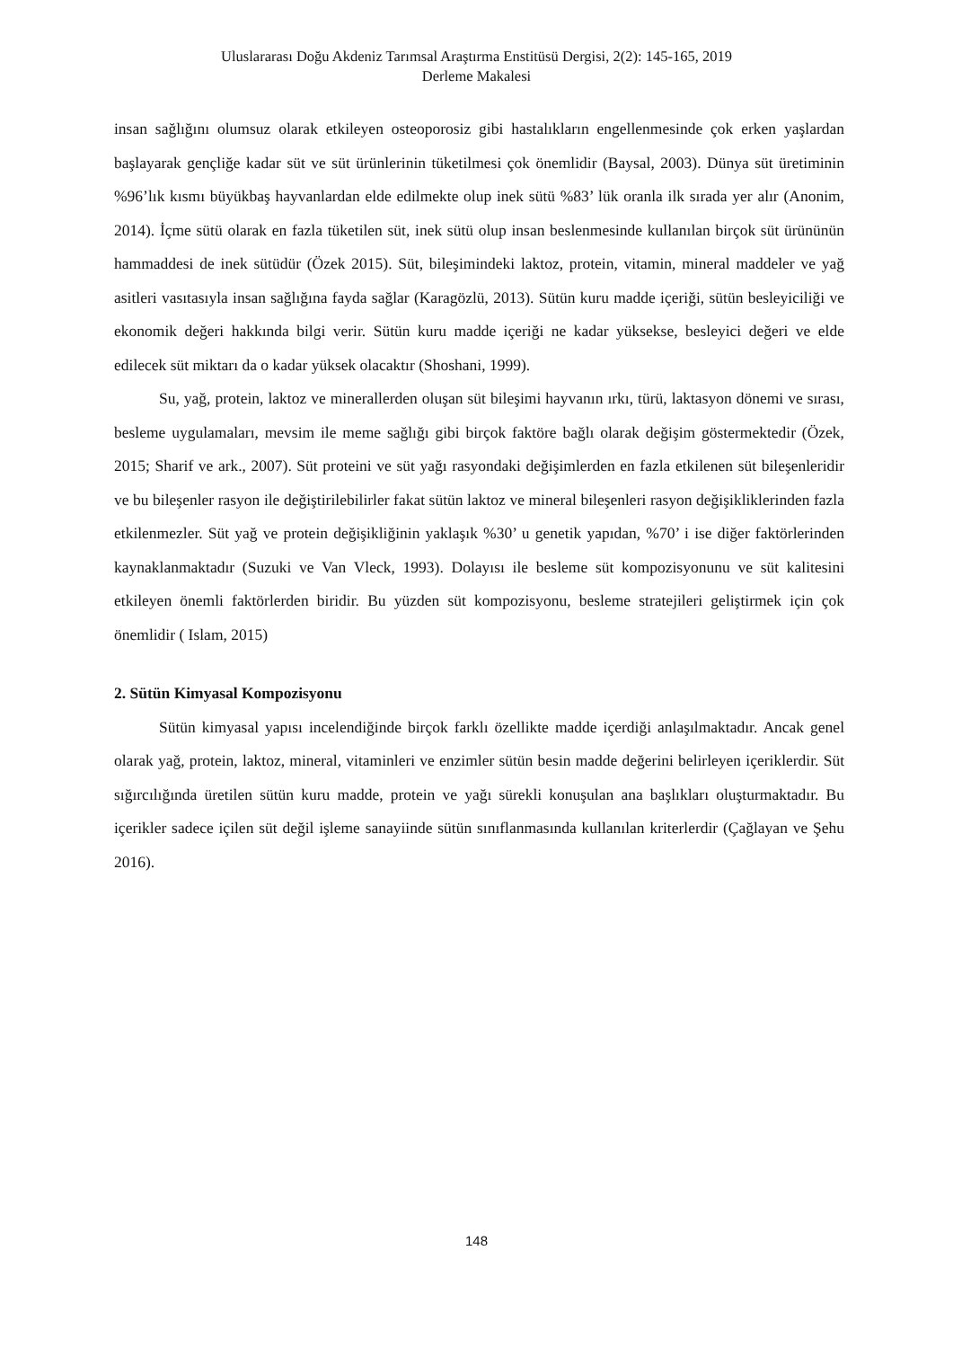Uluslararası Doğu Akdeniz Tarımsal Araştırma Enstitüsü Dergisi, 2(2): 145-165, 2019
Derleme Makalesi
insan sağlığını olumsuz olarak etkileyen osteoporosiz gibi hastalıkların engellenmesinde çok erken yaşlardan başlayarak gençliğe kadar süt ve süt ürünlerinin tüketilmesi çok önemlidir (Baysal, 2003). Dünya süt üretiminin %96’lık kısmı büyükbaş hayvanlardan elde edilmekte olup inek sütü %83’ lük oranla ilk sırada yer alır (Anonim, 2014). İçme sütü olarak en fazla tüketilen süt, inek sütü olup insan beslenmesinde kullanılan birçok süt ürününün hammaddesi de inek sütüdür (Özek 2015). Süt, bileşimindeki laktoz, protein, vitamin, mineral maddeler ve yağ asitleri vasıtasıyla insan sağlığına fayda sağlar (Karagözlü, 2013). Sütün kuru madde içeriği, sütün besleyiciliği ve ekonomik değeri hakkında bilgi verir. Sütün kuru madde içeriği ne kadar yüksekse, besleyici değeri ve elde edilecek süt miktarı da o kadar yüksek olacaktır (Shoshani, 1999).
Su, yağ, protein, laktoz ve minerallerden oluşan süt bileşimi hayvanın ırkı, türü, laktasyon dönemi ve sırası, besleme uygulamaları, mevsim ile meme sağlığı gibi birçok faktöre bağlı olarak değişim göstermektedir (Özek, 2015; Sharif ve ark., 2007). Süt proteini ve süt yağı rasyondaki değişimlerden en fazla etkilenen süt bileşenleridir ve bu bileşenler rasyon ile değiştirilebilirler fakat sütün laktoz ve mineral bileşenleri rasyon değişikliklerinden fazla etkilenmezler. Süt yağ ve protein değişikliğinin yaklaşık %30’ u genetik yapıdan, %70’ i ise diğer faktörlerinden kaynaklanmaktadır (Suzuki ve Van Vleck, 1993). Dolayısı ile besleme süt kompozisyonunu ve süt kalitesini etkileyen önemli faktörlerden biridir. Bu yüzden süt kompozisyonu, besleme stratejileri geliştirmek için çok önemlidir ( Islam, 2015)
2. Sütün Kimyasal Kompozisyonu
Sütün kimyasal yapısı incelendiğinde birçok farklı özellikte madde içerdiği anlaşılmaktadır. Ancak genel olarak yağ, protein, laktoz, mineral, vitaminleri ve enzimler sütün besin madde değerini belirleyen içeriklerdir. Süt sığırcılığında üretilen sütün kuru madde, protein ve yağı sürekli konuşulan ana başlıkları oluşturmaktadır. Bu içerikler sadece içilen süt değil işleme sanayiinde sütün sınıflanmasında kullanılan kriterlerdir (Çağlayan ve Şehu 2016).
148